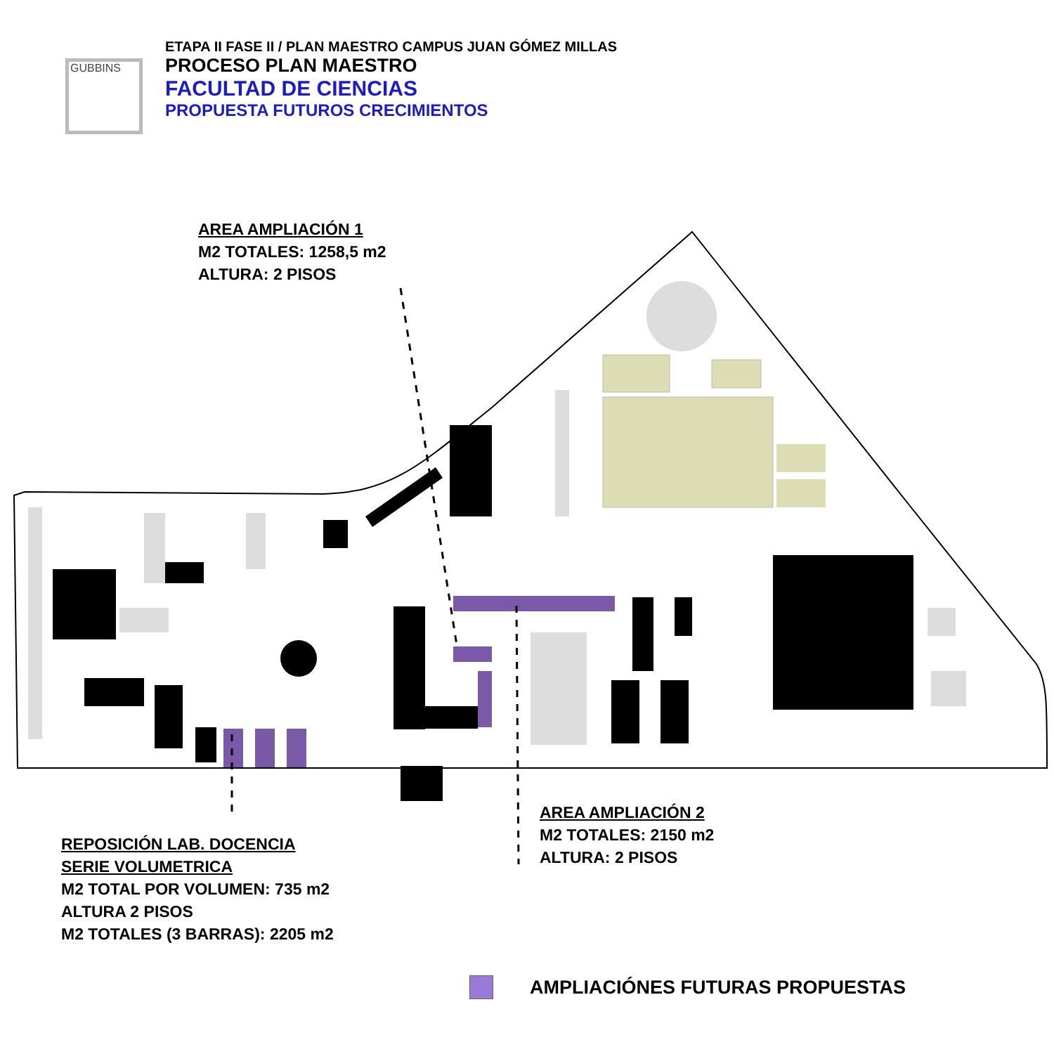GUBBINS
ETAPA II FASE II / PLAN MAESTRO CAMPUS JUAN GÓMEZ MILLAS
PROCESO PLAN MAESTRO
FACULTAD DE CIENCIAS
PROPUESTA FUTUROS CRECIMIENTOS
AREA AMPLIACIÓN 1
M2 TOTALES: 1258,5 m2
ALTURA: 2 PISOS
AREA AMPLIACIÓN 2
M2 TOTALES: 2150 m2
ALTURA: 2 PISOS
REPOSICIÓN LAB. DOCENCIA
SERIE VOLUMETRICA
M2 TOTAL POR VOLUMEN: 735 m2
ALTURA 2 PISOS
M2 TOTALES (3 BARRAS): 2205 m2
AMPLIACIÓNES FUTURAS PROPUESTAS